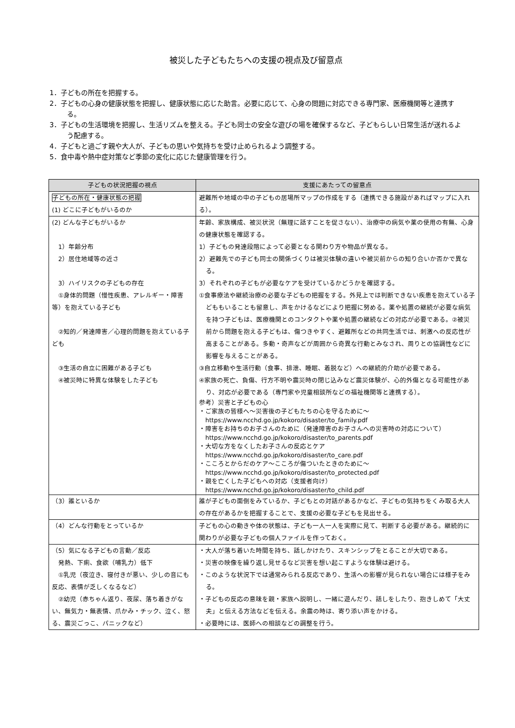被災した子どもたちへの支援の視点及び留意点
1．子どもの所在を把握する。
2．子どもの心身の健康状態を把握し、健康状態に応じた助言。必要に応じて、心身の問題に対応できる専門家、医療機関等と連携する。
3．子どもの生活環境を把握し、生活リズムを整える。子ども同士の安全な遊びの場を確保するなど、子どもらしい日常生活が送れるよう配慮する。
4．子どもと過ごす親や大人が、子どもの思いや気持ちを受け止められるよう調整する。
5．食中毒や熱中症対策など季節の変化に応じた健康管理を行う。
| 子どもの状況把握の視点 | 支援にあたっての留意点 |
| --- | --- |
| 子どもの所在・健康状態の把握 (1) どこに子どもがいるのか | 避難所や地域の中の子どもの居場所マップの作成をする（連携できる施設があればマップに入れる）。 |
| (2) どんな子どもがいるか 1）年齢分布 2）居住地域等の近さ 3）ハイリスクの子どもの存在 ①身体的問題（慢性疾患、アレルギー・障害等）を抱えている子ども ②知的／発達障害／心理的問題を抱えている子ども ③生活の自立に困難がある子ども ④被災時に特異な体験をした子ども | 年齢、家族構成、被災状況（無理に話すことを促さない）、治療中の病気や薬の使用の有無、心身の健康状態を確認する。 1）子どもの発達段階によって必要となる関わり方や物品が異なる。 2）避難先での子ども同士の関係づくりは被災体験の違いや被災前からの知り合いか否かで異なる。 3）それぞれの子どもが必要なケアを受けているかどうかを確認する。 ①食事療法や継続治療の必要な子どもの把握をする。外見上では判断できない疾患を抱えている子どももいることも留意し、声をかけるなどにより把握に努める。薬や処置の継続が必要な病気を持つ子どもは、医療機関とのコンタクトや薬や処置の継続などの対応が必要である。②被災前から問題を抱える子どもは、傷つきやすく、避難所などの共同生活では、刺激への反応性が高まることがある。多動・奇声などが周囲から奇異な行動とみなされ、周りとの協調性などに影響を与えることがある。 ③自立移動や生活行動（食事、排泄、睡眠、着脱など）への継続的介助が必要である。 ④家族の死亡、負傷、行方不明や震災時の閉じ込みなど震災体験が、心的外傷となる可能性があり、対応が必要である（専門家や児童相談所などの福祉機関等と連携する）。 参考）災害と子どもの心 ・ご家族の皆様へ～災害後の子どもたちの心を守るために～ https://www.ncchd.go.jp/kokoro/disaster/to_family.pdf ・障害をお持ちのお子さんのために（発達障害のお子さんへの災害時の対応について） https://www.ncchd.go.jp/kokoro/disaster/to_parents.pdf ・大切な方をなくしたお子さんの反応とケア https://www.ncchd.go.jp/kokoro/disaster/to_care.pdf ・こころとからだのケア～こころが傷ついたときのために～ https://www.ncchd.go.jp/kokoro/disaster/to_protected.pdf ・親を亡くした子どもへの対応（支援者向け） https://www.ncchd.go.jp/kokoro/disaster/to_child.pdf |
| （3）誰といるか | 誰が子どもの面倒をみているか、子どもとの対話があるかなど、子どもの気持ちをくみ取る大人の存在があるかを把握することで、支援の必要な子どもを見出せる。 |
| （4）どんな行動をとっているか | 子どもの心の動きや体の状態は、子ども一人一人を実際に見て、判断する必要がある。継続的に関わりが必要な子どもの個人ファイルを作っておく。 |
| （5）気になる子どもの言動／反応 発熱、下痢、食欲（哺乳力）低下 ①乳児（夜泣き、寝付きが悪い、少しの音にも反応、表情が乏しくなるなど） ②幼児（赤ちゃん返り、夜尿、落ち着きがない、無気力・無表情、爪かみ・チック、泣く、怒る、震災ごっこ、パニックなど） | ・大人が落ち着いた時間を持ち、話しかけたり、スキンシップをとることが大切である。 ・災害の映像を繰り返し見せるなど災害を想い起こすような体験は避ける。 ・このような状況下では通常みられる反応であり、生活への影響が見られない場合には様子をみる。 ・子どもの反応の意味を親・家族へ説明し、一緒に遊んだり、話しをしたり、抱きしめて「大丈夫」と伝える方法などを伝える。余震の時は、寄り添い声をかける。 ・必要時には、医師への相談などの調整を行う。 |